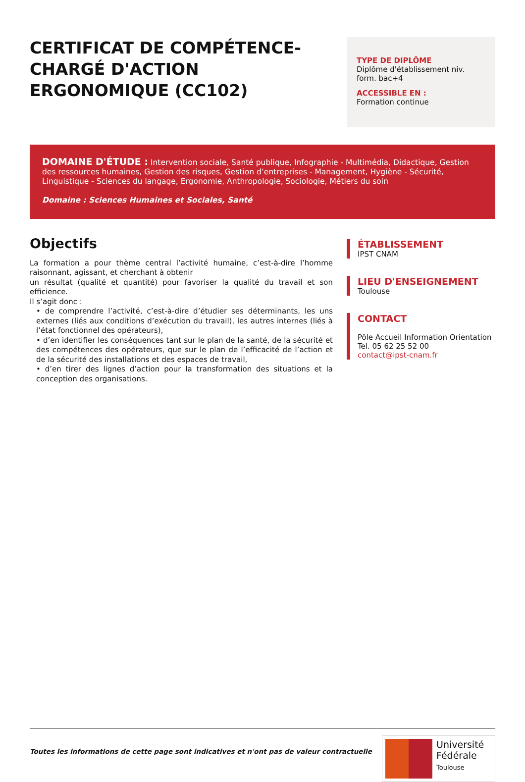CERTIFICAT DE COMPÉTENCE-CHARGÉ D'ACTION ERGONOMIQUE (CC102)
TYPE DE DIPLÔME
Diplôme d'établissement niv. form. bac+4
ACCESSIBLE EN :
Formation continue
DOMAINE D'ÉTUDE : Intervention sociale, Santé publique, Infographie - Multimédia, Didactique, Gestion des ressources humaines, Gestion des risques, Gestion d’entreprises - Management, Hygiène - Sécurité, Linguistique - Sciences du langage, Ergonomie, Anthropologie, Sociologie, Métiers du soin
Domaine : Sciences Humaines et Sociales, Santé
Objectifs
La formation a pour thème central l’activité humaine, c’est-à-dire l’homme raisonnant, agissant, et cherchant à obtenir
un résultat (qualité et quantité) pour favoriser la qualité du travail et son efficience.
Il s’agit donc :
• de comprendre l’activité, c’est-à-dire d’étudier ses déterminants, les uns externes (liés aux conditions d’exécution du travail), les autres internes (liés à l’état fonctionnel des opérateurs),
• d’en identifier les conséquences tant sur le plan de la santé, de la sécurité et des compétences des opérateurs, que sur le plan de l’efficacité de l’action et de la sécurité des installations et des espaces de travail,
• d’en tirer des lignes d’action pour la transformation des situations et la conception des organisations.
ÉTABLISSEMENT
IPST CNAM
LIEU D'ENSEIGNEMENT
Toulouse
CONTACT
Pôle Accueil Information Orientation
Tel. 05 62 25 52 00
contact@ipst-cnam.fr
Toutes les informations de cette page sont indicatives et n'ont pas de valeur contractuelle
Université
Fédérale
Toulouse